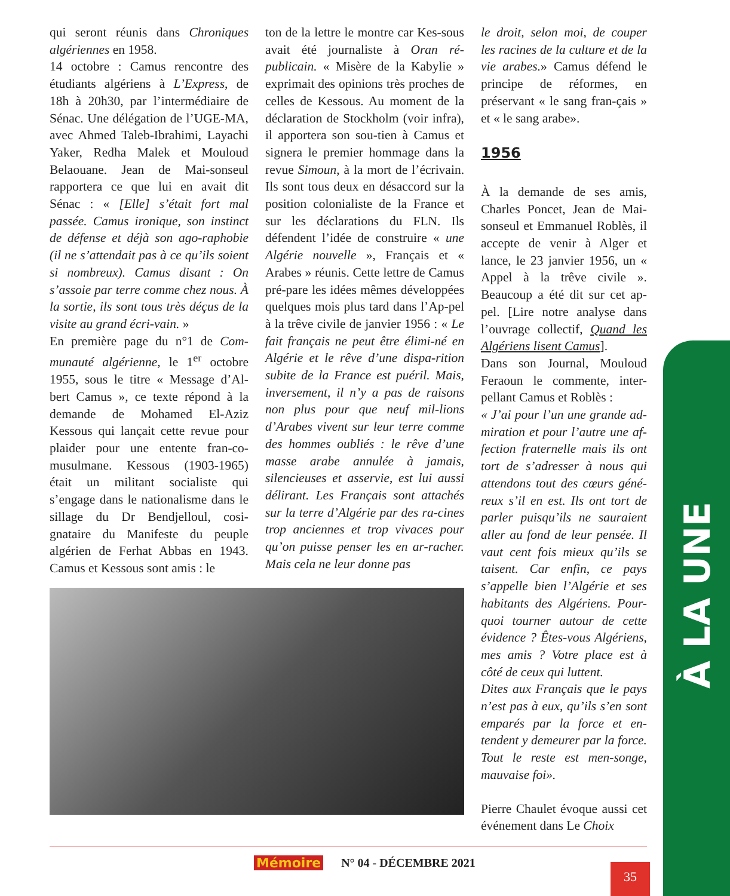qui seront réunis dans Chroniques algériennes en 1958.
14 octobre : Camus rencontre des étudiants algériens à L’Express, de 18h à 20h30, par l’intermédiaire de Sénac. Une délégation de l’UGE-MA, avec Ahmed Taleb-Ibrahimi, Layachi Yaker, Redha Malek et Mouloud Belaouane. Jean de Mai-sonseul rapportera ce que lui en avait dit Sénac : « [Elle] s’était fort mal passée. Camus ironique, son instinct de défense et déjà son ago-raphobie (il ne s’attendait pas à ce qu’ils soient si nombreux). Camus disant : On s’assoie par terre comme chez nous. À la sortie, ils sont tous très déçus de la visite au grand écri-vain. »
En première page du n°1 de Com-munauté algérienne, le 1<sup>er</sup> octobre 1955, sous le titre « Message d’Al-bert Camus », ce texte répond à la demande de Mohamed El-Aziz Kessous qui lançait cette revue pour plaider pour une entente fran-co-musulmane. Kessous (1903-1965) était un militant socialiste qui s’engage dans le nationalisme dans le sillage du Dr Bendjelloul, cosi-gnataire du Manifeste du peuple algérien de Ferhat Abbas en 1943. Camus et Kessous sont amis : le
ton de la lettre le montre car Kes-sous avait été journaliste à Oran ré-publicain. « Misère de la Kabylie » exprimait des opinions très proches de celles de Kessous. Au moment de la déclaration de Stockholm (voir infra), il apportera son sou-tien à Camus et signera le premier hommage dans la revue Simoun, à la mort de l’écrivain. Ils sont tous deux en désaccord sur la position colonialiste de la France et sur les déclarations du FLN. Ils défendent l’idée de construire « une Algérie nouvelle », Français et « Arabes » réunis. Cette lettre de Camus pré-pare les idées mêmes développées quelques mois plus tard dans l’Ap-pel à la trêve civile de janvier 1956 : « Le fait français ne peut être élimi-né en Algérie et le rêve d’une dispa-rition subite de la France est puéril. Mais, inversement, il n’y a pas de raisons non plus pour que neuf mil-lions d’Arabes vivent sur leur terre comme des hommes oubliés : le rêve d’une masse arabe annulée à jamais, silencieuses et asservie, est lui aussi délirant. Les Français sont attachés sur la terre d’Algérie par des ra-cines trop anciennes et trop vivaces pour qu’on puisse penser les en ar-racher. Mais cela ne leur donne pas
le droit, selon moi, de couper les racines de la culture et de la vie arabes.» Camus défend le principe de réformes, en préservant « le sang fran-çais » et « le sang arabe».
1956
À la demande de ses amis, Charles Poncet, Jean de Mai-sonseul et Emmanuel Roblès, il accepte de venir à Alger et lance, le 23 janvier 1956, un « Appel à la trêve civile ». Beaucoup a été dit sur cet ap-pel. [Lire notre analyse dans l’ouvrage collectif, Quand les Algériens lisent Camus].
Dans son Journal, Mouloud Feraoun le commente, inter-pellant Camus et Roblès :
« J’ai pour l’un une grande ad-miration et pour l’autre une af-fection fraternelle mais ils ont tort de s’adresser à nous qui attendons tout des cœurs géné-reux s’il en est. Ils ont tort de parler puisqu’ils ne sauraient aller au fond de leur pensée. Il vaut cent fois mieux qu’ils se taisent. Car enfin, ce pays s’appelle bien l’Algérie et ses habitants des Algériens. Pour-quoi tourner autour de cette évidence ? Êtes-vous Algériens, mes amis ? Votre place est à côté de ceux qui luttent.
Dites aux Français que le pays n’est pas à eux, qu’ils s’en sont emparés par la force et en-tendent y demeurer par la force. Tout le reste est men-songe, mauvaise foi».
Pierre Chaulet évoque aussi cet événement dans Le Choix
À LA UNE
Mémoire N° 04 - DÉCEMBRE 2021 35